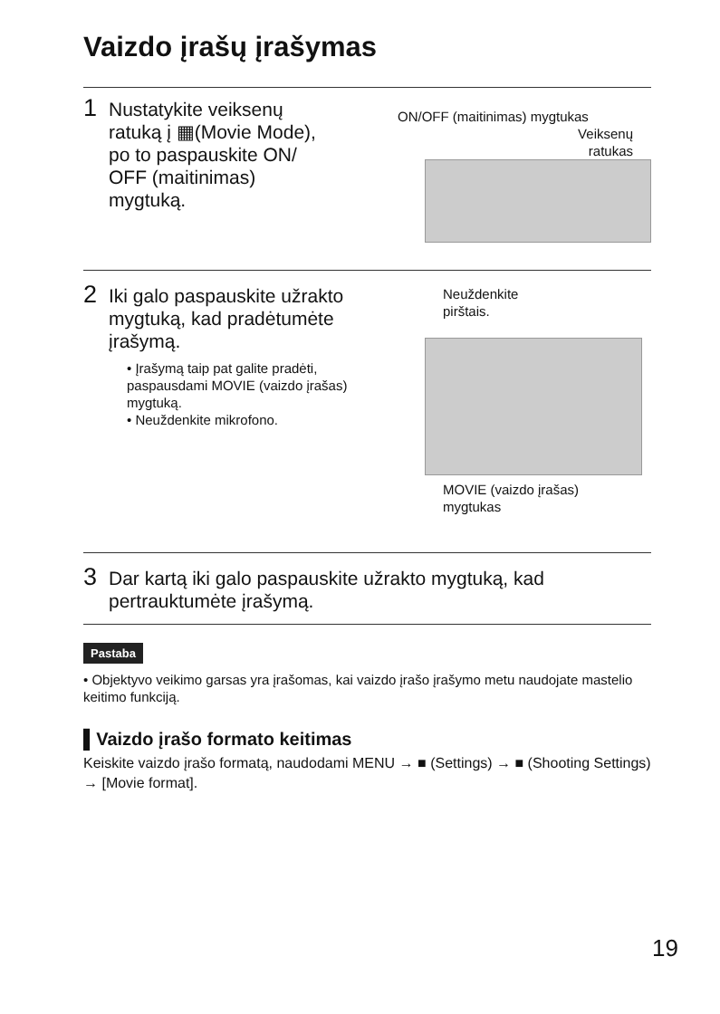Vaizdo įrašų įrašymas
1 Nustatykite veiksenų
ratuką į ▦(Movie Mode),
po to paspauskite ON/
OFF (maitinimas)
mygtuką.
ON/OFF (maitinimas) mygtukas
Veiksenų
ratukas
2 Iki galo paspauskite užrakto
mygtuką, kad pradėtumėte
įrašymą.
• Įrašymą taip pat galite pradėti, paspausdami MOVIE (vaizdo įrašas) mygtuką.
• Neuždenkite mikrofono.
Neuždenkite
pirštais.
MOVIE (vaizdo įrašas)
mygtukas
3 Dar kartą iki galo paspauskite užrakto mygtuką, kad
pertrauktumėte įrašymą.
Pastaba
• Objektyvo veikimo garsas yra įrašomas, kai vaizdo įrašo įrašymo metu naudojate mastelio keitimo funkciją.
▌Vaizdo įrašo formato keitimas
Keiskite vaizdo įrašo formatą, naudodami MENU → ■ (Settings) → ■ (Shooting Settings) → [Movie format].
19